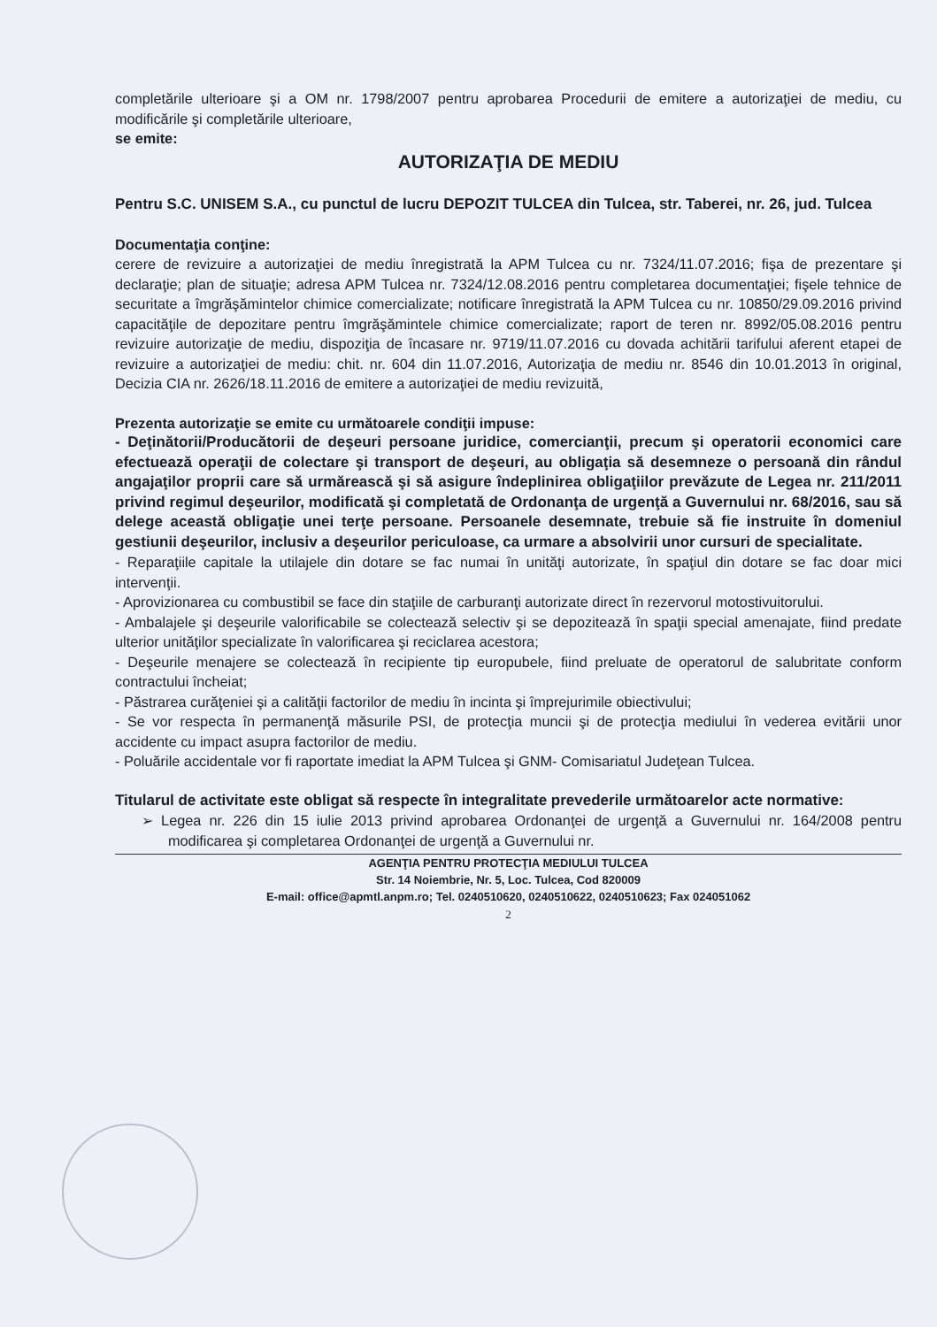completările ulterioare şi a OM nr. 1798/2007 pentru aprobarea Procedurii de emitere a autorizaţiei de mediu, cu modificările şi completările ulterioare,
se emite:
AUTORIZAŢIA DE MEDIU
Pentru S.C. UNISEM S.A., cu punctul de lucru DEPOZIT TULCEA din Tulcea, str. Taberei, nr. 26, jud. Tulcea
Documentaţia conţine:
cerere de revizuire a autorizaţiei de mediu înregistrată la APM Tulcea cu nr. 7324/11.07.2016; fişa de prezentare şi declaraţie; plan de situaţie; adresa APM Tulcea nr. 7324/12.08.2016 pentru completarea documentaţiei; fişele tehnice de securitate a îmgrăşămintelor chimice comercializate; notificare înregistrată la APM Tulcea cu nr. 10850/29.09.2016 privind capacităţile de depozitare pentru îmgrăşămintele chimice comercializate; raport de teren nr. 8992/05.08.2016 pentru revizuire autorizaţie de mediu, dispoziţia de încasare nr. 9719/11.07.2016 cu dovada achitării tarifului aferent etapei de revizuire a autorizaţiei de mediu: chit. nr. 604 din 11.07.2016, Autorizaţia de mediu nr. 8546 din 10.01.2013 în original, Decizia CIA nr. 2626/18.11.2016 de emitere a autorizaţiei de mediu revizuită,
Prezenta autorizaţie se emite cu următoarele condiţii impuse:
- Deţinătorii/Producătorii de deşeuri persoane juridice, comercianţii, precum şi operatorii economici care efectuează operaţii de colectare şi transport de deşeuri, au obligaţia să desemneze o persoană din rândul angajaţilor proprii care să urmărească şi să asigure îndeplinirea obligaţiilor prevăzute de Legea nr. 211/2011 privind regimul deşeurilor, modificată şi completată de Ordonanţa de urgenţă a Guvernului nr. 68/2016, sau să delege această obligaţie unei terţe persoane. Persoanele desemnate, trebuie să fie instruite în domeniul gestiunii deşeurilor, inclusiv a deşeurilor periculoase, ca urmare a absolvirii unor cursuri de specialitate.
- Reparaţiile capitale la utilajele din dotare se fac numai în unităţi autorizate, în spaţiul din dotare se fac doar mici intervenţii.
- Aprovizionarea cu combustibil se face din staţiile de carburanţi autorizate direct în rezervorul motostivuitorului.
- Ambalajele şi deşeurile valorificabile se colectează selectiv şi se depozitează în spaţii special amenajate, fiind predate ulterior unităţilor specializate în valorificarea şi reciclarea acestora;
- Deşeurile menajere se colectează în recipiente tip europubele, fiind preluate de operatorul de salubritate conform contractului încheiat;
- Păstrarea curăţeniei şi a calităţii factorilor de mediu în incinta şi împrejurimile obiectivului;
- Se vor respecta în permanenţă măsurile PSI, de protecţia muncii şi de protecţia mediului în vederea evitării unor accidente cu impact asupra factorilor de mediu.
- Poluările accidentale vor fi raportate imediat la APM Tulcea şi GNM- Comisariatul Judeţean Tulcea.
Titularul de activitate este obligat să respecte în integralitate prevederile următoarelor acte normative:
➢ Legea nr. 226 din 15 iulie 2013 privind aprobarea Ordonanţei de urgenţă a Guvernului nr. 164/2008 pentru modificarea şi completarea Ordonanţei de urgenţă a Guvernului nr.
AGENŢIA PENTRU PROTECŢIA MEDIULUI TULCEA
Str. 14 Noiembrie, Nr. 5, Loc. Tulcea, Cod 820009
E-mail: office@apmtl.anpm.ro; Tel. 0240510620, 0240510622, 0240510623; Fax 024051062
2